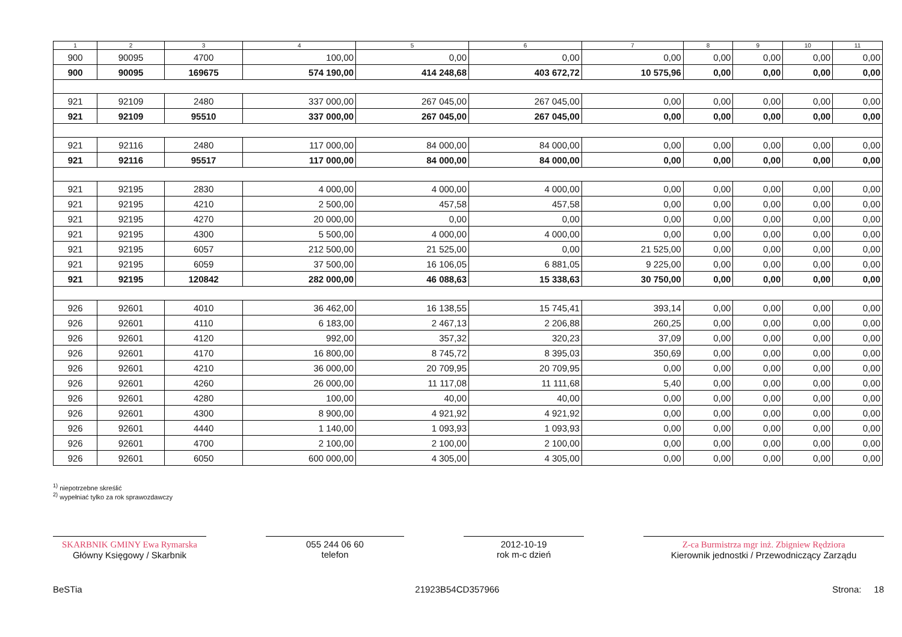| 1 | 2 | 3 | 4 | 5 | 6 | 7 | 8 | 9 | 10 | 11 |
| --- | --- | --- | --- | --- | --- | --- | --- | --- | --- | --- |
| 900 | 90095 | 4700 | 100,00 | 0,00 | 0,00 | 0,00 | 0,00 | 0,00 | 0,00 | 0,00 |
| 900 | 90095 | 169675 | 574 190,00 | 414 248,68 | 403 672,72 | 10 575,96 | 0,00 | 0,00 | 0,00 | 0,00 |
| 921 | 92109 | 2480 | 337 000,00 | 267 045,00 | 267 045,00 | 0,00 | 0,00 | 0,00 | 0,00 | 0,00 |
| 921 | 92109 | 95510 | 337 000,00 | 267 045,00 | 267 045,00 | 0,00 | 0,00 | 0,00 | 0,00 | 0,00 |
| 921 | 92116 | 2480 | 117 000,00 | 84 000,00 | 84 000,00 | 0,00 | 0,00 | 0,00 | 0,00 | 0,00 |
| 921 | 92116 | 95517 | 117 000,00 | 84 000,00 | 84 000,00 | 0,00 | 0,00 | 0,00 | 0,00 | 0,00 |
| 921 | 92195 | 2830 | 4 000,00 | 4 000,00 | 4 000,00 | 0,00 | 0,00 | 0,00 | 0,00 | 0,00 |
| 921 | 92195 | 4210 | 2 500,00 | 457,58 | 457,58 | 0,00 | 0,00 | 0,00 | 0,00 | 0,00 |
| 921 | 92195 | 4270 | 20 000,00 | 0,00 | 0,00 | 0,00 | 0,00 | 0,00 | 0,00 | 0,00 |
| 921 | 92195 | 4300 | 5 500,00 | 4 000,00 | 4 000,00 | 0,00 | 0,00 | 0,00 | 0,00 | 0,00 |
| 921 | 92195 | 6057 | 212 500,00 | 21 525,00 | 0,00 | 21 525,00 | 0,00 | 0,00 | 0,00 | 0,00 |
| 921 | 92195 | 6059 | 37 500,00 | 16 106,05 | 6 881,05 | 9 225,00 | 0,00 | 0,00 | 0,00 | 0,00 |
| 921 | 92195 | 120842 | 282 000,00 | 46 088,63 | 15 338,63 | 30 750,00 | 0,00 | 0,00 | 0,00 | 0,00 |
| 926 | 92601 | 4010 | 36 462,00 | 16 138,55 | 15 745,41 | 393,14 | 0,00 | 0,00 | 0,00 | 0,00 |
| 926 | 92601 | 4110 | 6 183,00 | 2 467,13 | 2 206,88 | 260,25 | 0,00 | 0,00 | 0,00 | 0,00 |
| 926 | 92601 | 4120 | 992,00 | 357,32 | 320,23 | 37,09 | 0,00 | 0,00 | 0,00 | 0,00 |
| 926 | 92601 | 4170 | 16 800,00 | 8 745,72 | 8 395,03 | 350,69 | 0,00 | 0,00 | 0,00 | 0,00 |
| 926 | 92601 | 4210 | 36 000,00 | 20 709,95 | 20 709,95 | 0,00 | 0,00 | 0,00 | 0,00 | 0,00 |
| 926 | 92601 | 4260 | 26 000,00 | 11 117,08 | 11 111,68 | 5,40 | 0,00 | 0,00 | 0,00 | 0,00 |
| 926 | 92601 | 4280 | 100,00 | 40,00 | 40,00 | 0,00 | 0,00 | 0,00 | 0,00 | 0,00 |
| 926 | 92601 | 4300 | 8 900,00 | 4 921,92 | 4 921,92 | 0,00 | 0,00 | 0,00 | 0,00 | 0,00 |
| 926 | 92601 | 4440 | 1 140,00 | 1 093,93 | 1 093,93 | 0,00 | 0,00 | 0,00 | 0,00 | 0,00 |
| 926 | 92601 | 4700 | 2 100,00 | 2 100,00 | 2 100,00 | 0,00 | 0,00 | 0,00 | 0,00 | 0,00 |
| 926 | 92601 | 6050 | 600 000,00 | 4 305,00 | 4 305,00 | 0,00 | 0,00 | 0,00 | 0,00 | 0,00 |
<sup>1)</sup> niepotrzebne skreślić
<sup>2)</sup> wypełniać tylko za rok sprawozdawczy
SKARBNIK GMINY Ewa Rymarska
Główny Księgowy / Skarbnik
055 244 06 60
telefon
2012-10-19
rok m-c dzień
Z-ca Burmistrza mgr inż. Zbigniew Rędziora
Kierownik jednostki / Przewodniczący Zarządu
BeSTia 21923B54CD357966 Strona: 18